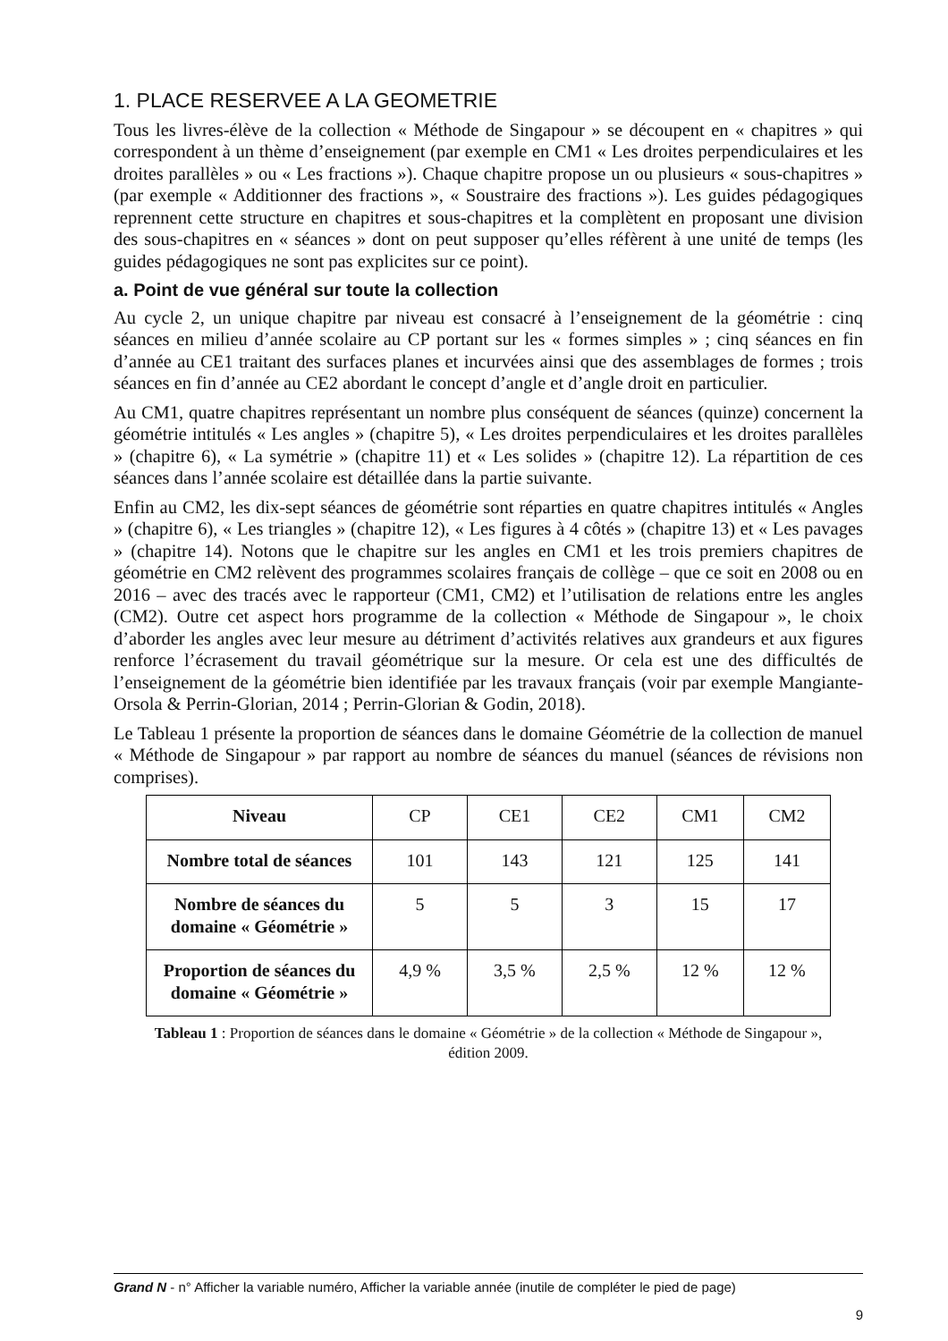1. PLACE RESERVEE A LA GEOMETRIE
Tous les livres-élève de la collection « Méthode de Singapour » se découpent en « chapitres » qui correspondent à un thème d’enseignement (par exemple en CM1 « Les droites perpendiculaires et les droites parallèles » ou « Les fractions »). Chaque chapitre propose un ou plusieurs « sous-chapitres » (par exemple « Additionner des fractions », « Soustraire des fractions »). Les guides pédagogiques reprennent cette structure en chapitres et sous-chapitres et la complètent en proposant une division des sous-chapitres en « séances » dont on peut supposer qu’elles réfèrent à une unité de temps (les guides pédagogiques ne sont pas explicites sur ce point).
a. Point de vue général sur toute la collection
Au cycle 2, un unique chapitre par niveau est consacré à l’enseignement de la géométrie : cinq séances en milieu d’année scolaire au CP portant sur les « formes simples » ; cinq séances en fin d’année au CE1 traitant des surfaces planes et incurvées ainsi que des assemblages de formes ; trois séances en fin d’année au CE2 abordant le concept d’angle et d’angle droit en particulier.
Au CM1, quatre chapitres représentant un nombre plus conséquent de séances (quinze) concernent la géométrie intitulés « Les angles » (chapitre 5), « Les droites perpendiculaires et les droites parallèles » (chapitre 6), « La symétrie » (chapitre 11) et « Les solides » (chapitre 12). La répartition de ces séances dans l’année scolaire est détaillée dans la partie suivante.
Enfin au CM2, les dix-sept séances de géométrie sont réparties en quatre chapitres intitulés « Angles » (chapitre 6), « Les triangles » (chapitre 12), « Les figures à 4 côtés » (chapitre 13) et « Les pavages » (chapitre 14). Notons que le chapitre sur les angles en CM1 et les trois premiers chapitres de géométrie en CM2 relèvent des programmes scolaires français de collège – que ce soit en 2008 ou en 2016 – avec des tracés avec le rapporteur (CM1, CM2) et l’utilisation de relations entre les angles (CM2). Outre cet aspect hors programme de la collection « Méthode de Singapour », le choix d’aborder les angles avec leur mesure au détriment d’activités relatives aux grandeurs et aux figures renforce l’écrasement du travail géométrique sur la mesure. Or cela est une des difficultés de l’enseignement de la géométrie bien identifiée par les travaux français (voir par exemple Mangiante-Orsola & Perrin-Glorian, 2014 ; Perrin-Glorian & Godin, 2018).
Le Tableau 1 présente la proportion de séances dans le domaine Géométrie de la collection de manuel « Méthode de Singapour » par rapport au nombre de séances du manuel (séances de révisions non comprises).
| Niveau | CP | CE1 | CE2 | CM1 | CM2 |
| Nombre total de séances | 101 | 143 | 121 | 125 | 141 |
| Nombre de séances du domaine « Géométrie » | 5 | 5 | 3 | 15 | 17 |
| Proportion de séances du domaine « Géométrie » | 4,9 % | 3,5 % | 2,5 % | 12 % | 12 % |
Tableau 1 : Proportion de séances dans le domaine « Géométrie » de la collection « Méthode de Singapour », édition 2009.
Grand N - n° Afficher la variable numéro, Afficher la variable année (inutile de compléter le pied de page)
9